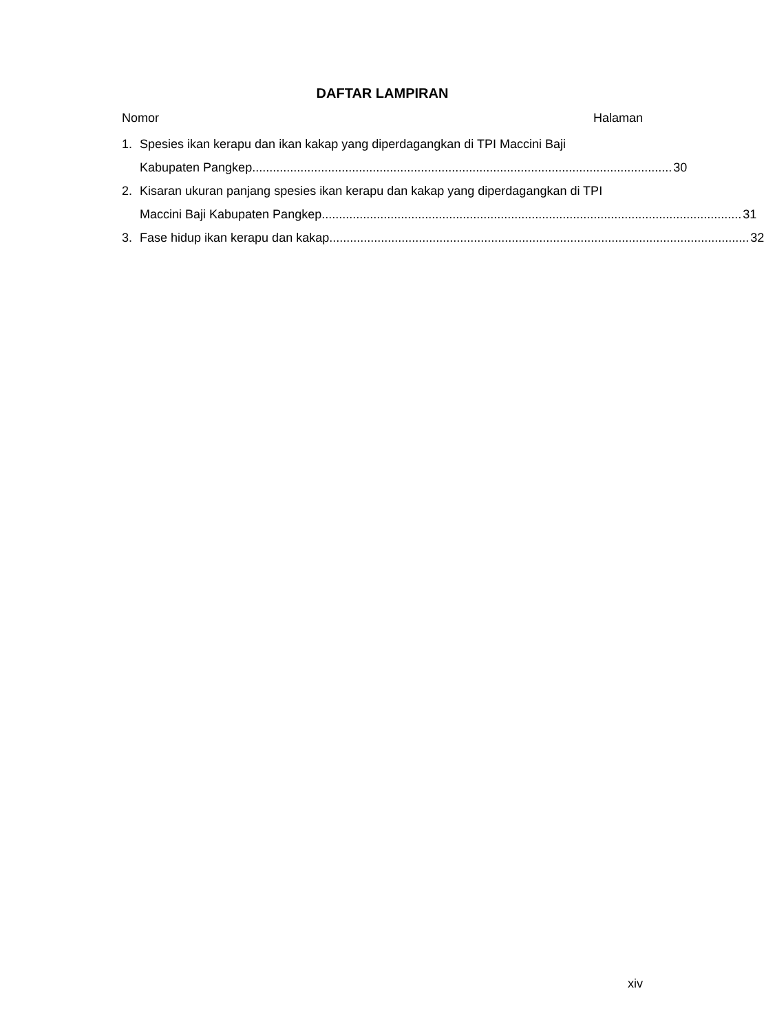DAFTAR LAMPIRAN
Nomor Halaman
1. Spesies ikan kerapu dan ikan kakap yang diperdagangkan di TPI Maccini Baji
Kabupaten Pangkep.......................................................................................................................... 30
2. Kisaran ukuran panjang spesies ikan kerapu dan kakap yang diperdagangkan di TPI
Maccini Baji Kabupaten Pangkep.......................................................................................................................... 31
3. Fase hidup ikan kerapu dan kakap.......................................................................................................................... 32
xiv